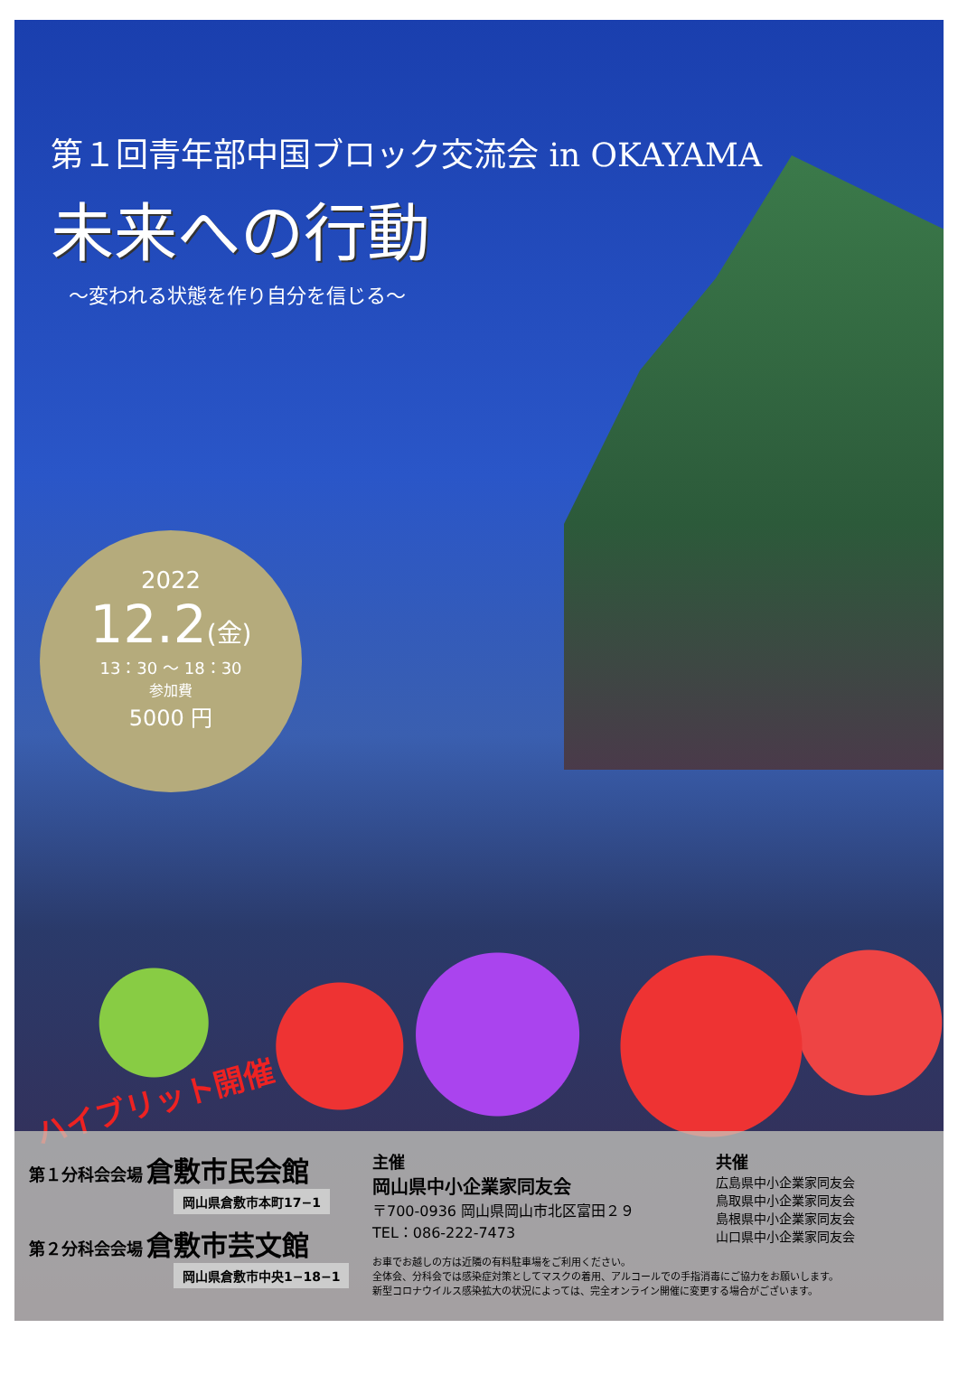第１回青年部中国ブロック交流会 in OKAYAMA
未来への行動
～変われる状態を作り自分を信じる～
2022
12.2(金)
13：30 ～ 18：30
参加費
5000 円
ハイブリット開催
第１分科会会場 倉敷市民会館
岡山県倉敷市本町17−1
第２分科会会場 倉敷市芸文館
岡山県倉敷市中央1−18−1
主催
岡山県中小企業家同友会
〒700-0936 岡山県岡山市北区富田２９
TEL：086-222-7473
共催
広島県中小企業家同友会
鳥取県中小企業家同友会
島根県中小企業家同友会
山口県中小企業家同友会
お車でお越しの方は近隣の有料駐車場をご利用ください。
全体会、分科会では感染症対策としてマスクの着用、アルコールでの手指消毒にご協力をお願いします。
新型コロナウイルス感染拡大の状況によっては、完全オンライン開催に変更する場合がございます。